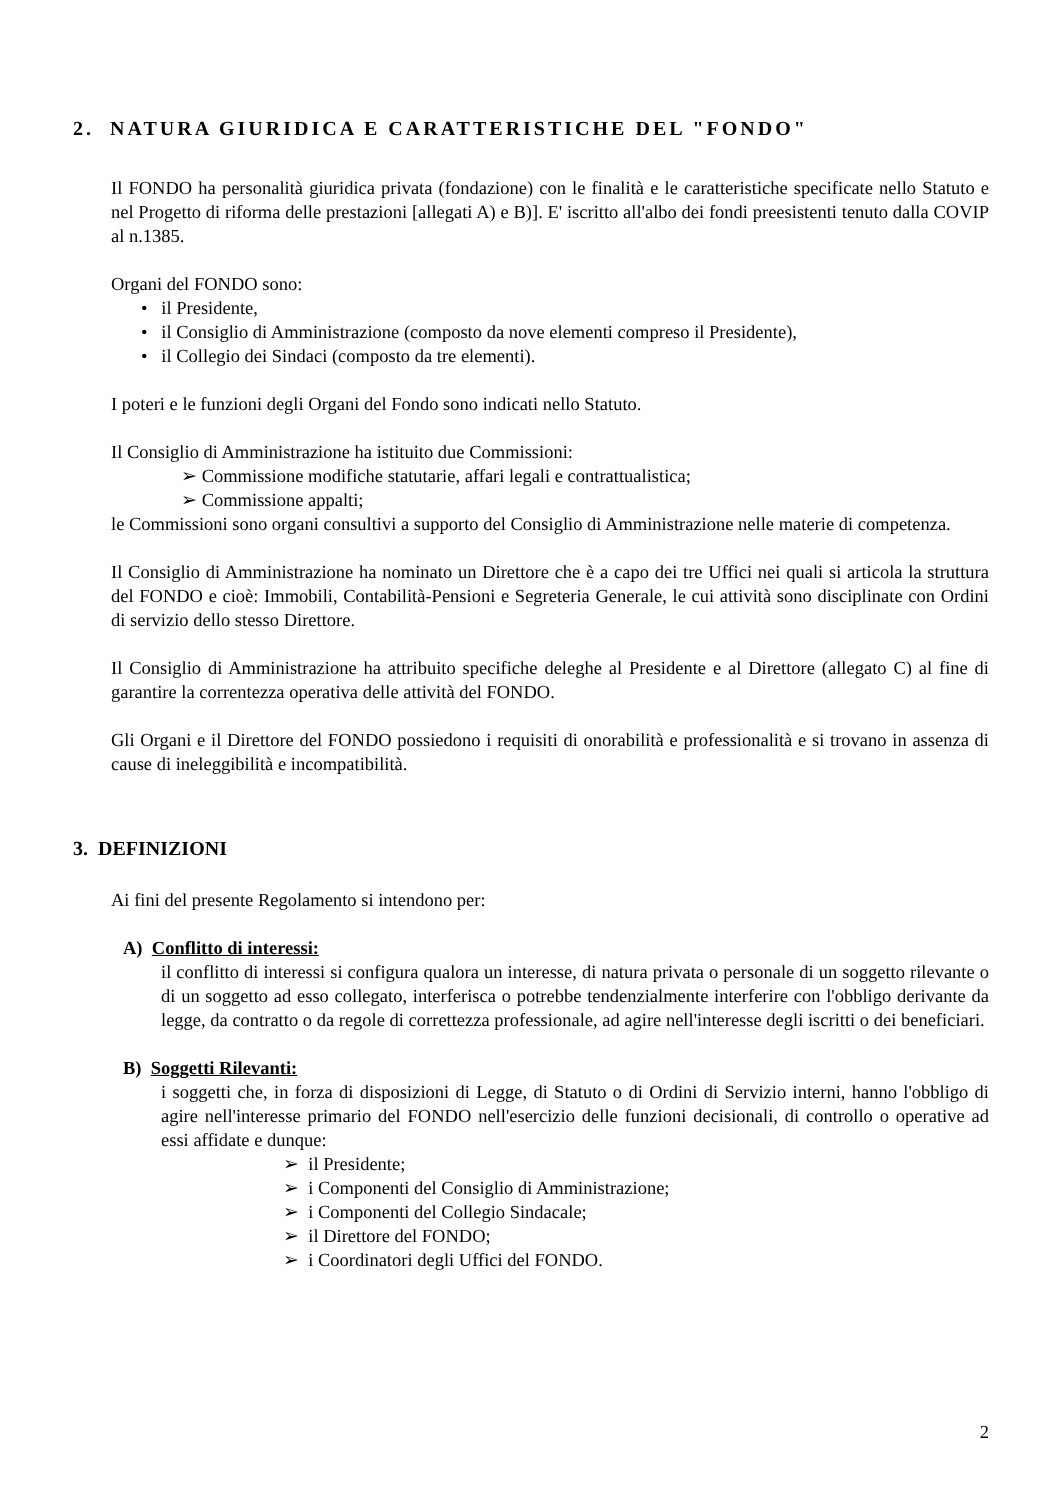2. NATURA GIURIDICA E CARATTERISTICHE DEL "FONDO"
Il FONDO ha personalità giuridica privata (fondazione) con le finalità e le caratteristiche specificate nello Statuto e nel Progetto di riforma delle prestazioni [allegati A) e B)]. E' iscritto all'albo dei fondi preesistenti tenuto dalla COVIP al n.1385.
Organi del FONDO sono:
• il Presidente,
• il Consiglio di Amministrazione (composto da nove elementi compreso il Presidente),
• il Collegio dei Sindaci (composto da tre elementi).
I poteri e le funzioni degli Organi del Fondo sono indicati nello Statuto.
Il Consiglio di Amministrazione ha istituito due Commissioni:
➢ Commissione modifiche statutarie, affari legali e contrattualistica;
➢ Commissione appalti;
le Commissioni sono organi consultivi a supporto del Consiglio di Amministrazione nelle materie di competenza.
Il Consiglio di Amministrazione ha nominato un Direttore che è a capo dei tre Uffici nei quali si articola la struttura del FONDO e cioè: Immobili, Contabilità-Pensioni e Segreteria Generale, le cui attività sono disciplinate con Ordini di servizio dello stesso Direttore.
Il Consiglio di Amministrazione ha attribuito specifiche deleghe al Presidente e al Direttore (allegato C) al fine di garantire la correntezza operativa delle attività del FONDO.
Gli Organi e il Direttore del FONDO possiedono i requisiti di onorabilità e professionalità e si trovano in assenza di cause di ineleggibilità e incompatibilità.
3. DEFINIZIONI
Ai fini del presente Regolamento si intendono per:
A) Conflitto di interessi:
il conflitto di interessi si configura qualora un interesse, di natura privata o personale di un soggetto rilevante o di un soggetto ad esso collegato, interferisca o potrebbe tendenzialmente interferire con l'obbligo derivante da legge, da contratto o da regole di correttezza professionale, ad agire nell'interesse degli iscritti o dei beneficiari.
B) Soggetti Rilevanti:
i soggetti che, in forza di disposizioni di Legge, di Statuto o di Ordini di Servizio interni, hanno l'obbligo di agire nell'interesse primario del FONDO nell'esercizio delle funzioni decisionali, di controllo o operative ad essi affidate e dunque:
➢ il Presidente;
➢ i Componenti del Consiglio di Amministrazione;
➢ i Componenti del Collegio Sindacale;
➢ il Direttore del FONDO;
➢ i Coordinatori degli Uffici del FONDO.
2